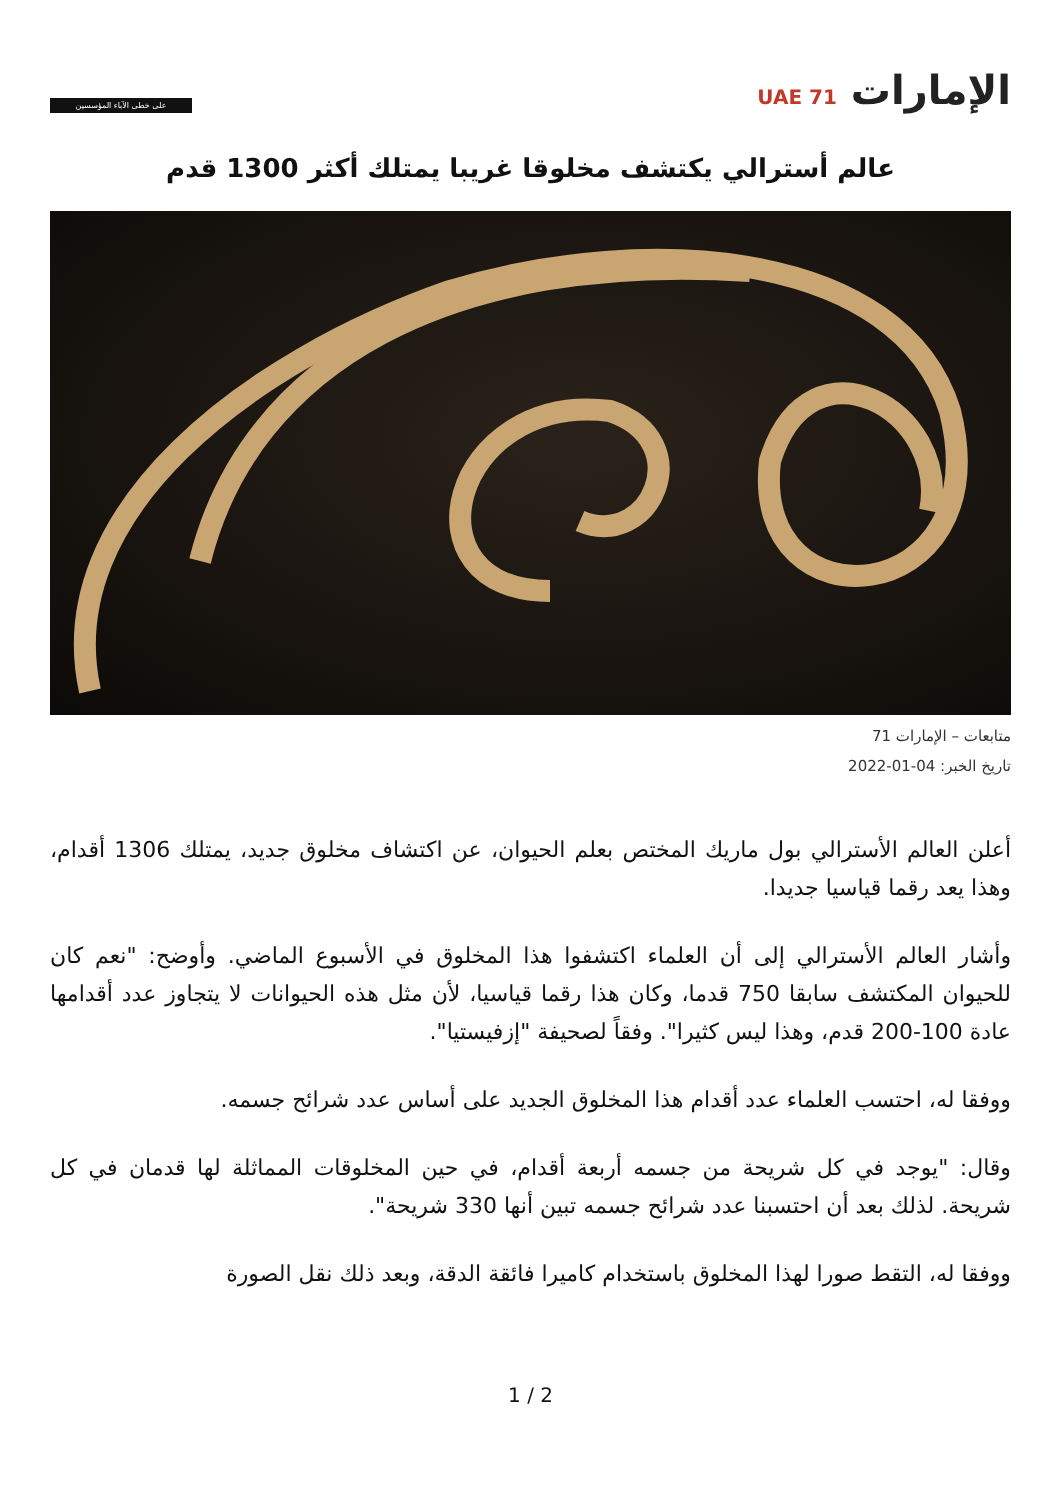الإمارات UAE 71
على خطى الآباء المؤسسين
عالم أسترالي يكتشف مخلوقا غريبا يمتلك أكثر 1300 قدم
متابعات – الإمارات 71
تاريخ الخبر: 04-01-2022
أعلن العالم الأسترالي بول ماريك المختص بعلم الحيوان، عن اكتشاف مخلوق جديد، يمتلك 1306 أقدام، وهذا يعد رقما قياسيا جديدا.
وأشار العالم الأسترالي إلى أن العلماء اكتشفوا هذا المخلوق في الأسبوع الماضي. وأوضح: "نعم كان للحيوان المكتشف سابقا 750 قدما، وكان هذا رقما قياسيا، لأن مثل هذه الحيوانات لا يتجاوز عدد أقدامها عادة 100-200 قدم، وهذا ليس كثيرا". وفقاً لصحيفة "إزفيستيا".
ووفقا له، احتسب العلماء عدد أقدام هذا المخلوق الجديد على أساس عدد شرائح جسمه.
وقال: "يوجد في كل شريحة من جسمه أربعة أقدام، في حين المخلوقات المماثلة لها قدمان في كل شريحة. لذلك بعد أن احتسبنا عدد شرائح جسمه تبين أنها 330 شريحة".
ووفقا له، التقط صورا لهذا المخلوق باستخدام كاميرا فائقة الدقة، وبعد ذلك نقل الصورة
1 / 2